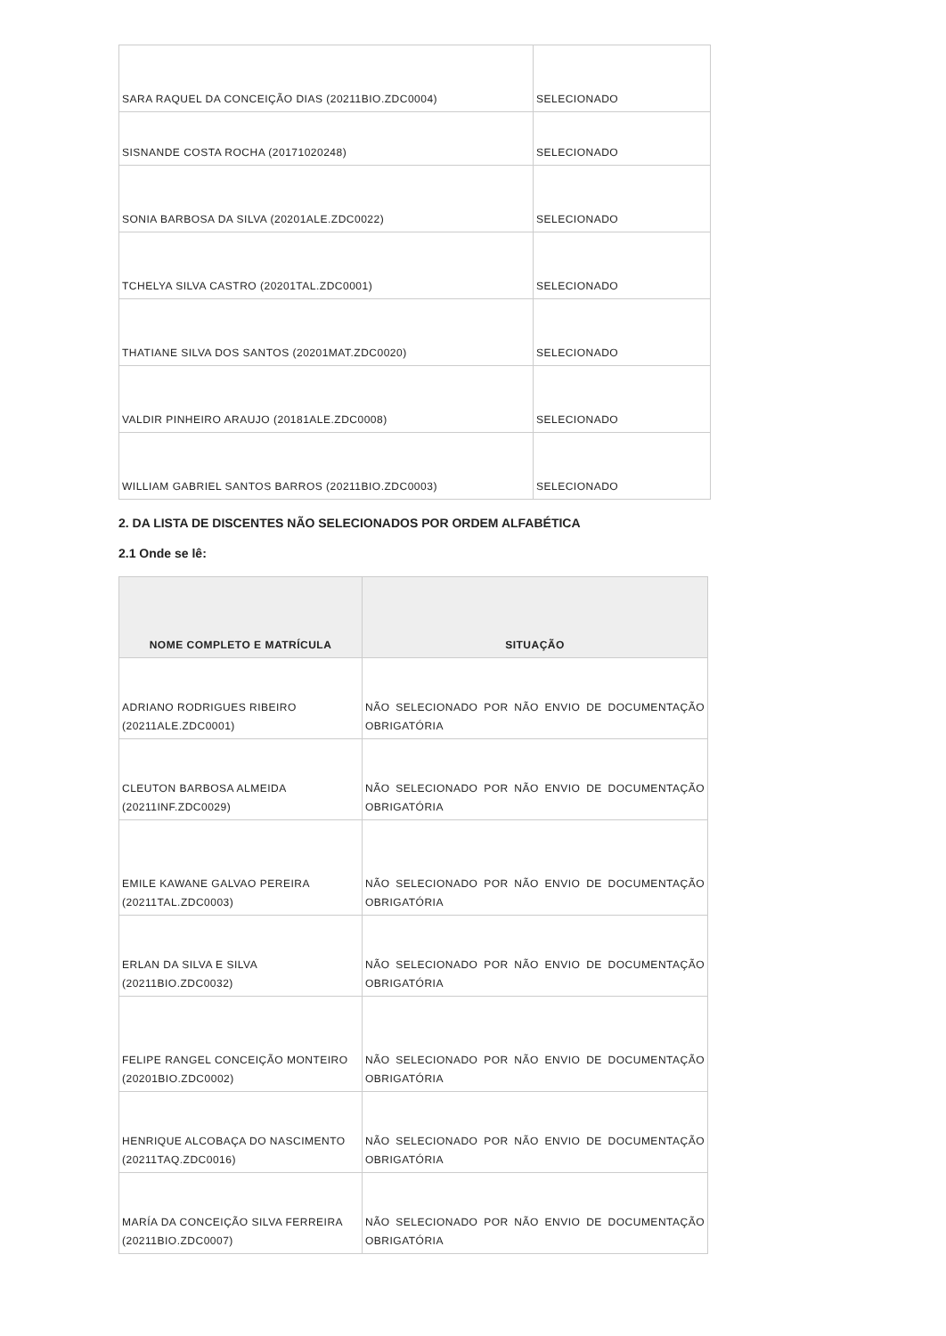| SARA RAQUEL DA CONCEIÇÃO DIAS (20211BIO.ZDC0004) | SELECIONADO |
| SISNANDE COSTA ROCHA (20171020248) | SELECIONADO |
| SONIA BARBOSA DA SILVA (20201ALE.ZDC0022) | SELECIONADO |
| TCHELYA SILVA CASTRO (20201TAL.ZDC0001) | SELECIONADO |
| THATIANE SILVA DOS SANTOS (20201MAT.ZDC0020) | SELECIONADO |
| VALDIR PINHEIRO ARAUJO (20181ALE.ZDC0008) | SELECIONADO |
| WILLIAM GABRIEL SANTOS BARROS (20211BIO.ZDC0003) | SELECIONADO |
2. DA LISTA DE DISCENTES NÃO SELECIONADOS POR ORDEM ALFABÉTICA
2.1 Onde se lê:
| NOME COMPLETO E MATRÍCULA | SITUAÇÃO |
| --- | --- |
| ADRIANO RODRIGUES RIBEIRO (20211ALE.ZDC0001) | NÃO SELECIONADO POR NÃO ENVIO DE DOCUMENTAÇÃO OBRIGATÓRIA |
| CLEUTON BARBOSA ALMEIDA (20211INF.ZDC0029) | NÃO SELECIONADO POR NÃO ENVIO DE DOCUMENTAÇÃO OBRIGATÓRIA |
| EMILE KAWANE GALVAO PEREIRA (20211TAL.ZDC0003) | NÃO SELECIONADO POR NÃO ENVIO DE DOCUMENTAÇÃO OBRIGATÓRIA |
| ERLAN DA SILVA E SILVA (20211BIO.ZDC0032) | NÃO SELECIONADO POR NÃO ENVIO DE DOCUMENTAÇÃO OBRIGATÓRIA |
| FELIPE RANGEL CONCEIÇÃO MONTEIRO (20201BIO.ZDC0002) | NÃO SELECIONADO POR NÃO ENVIO DE DOCUMENTAÇÃO OBRIGATÓRIA |
| HENRIQUE ALCOBAÇA DO NASCIMENTO (20211TAQ.ZDC0016) | NÃO SELECIONADO POR NÃO ENVIO DE DOCUMENTAÇÃO OBRIGATÓRIA |
| MARÍA DA CONCEIÇÃO SILVA FERREIRA (20211BIO.ZDC0007) | NÃO SELECIONADO POR NÃO ENVIO DE DOCUMENTAÇÃO OBRIGATÓRIA |